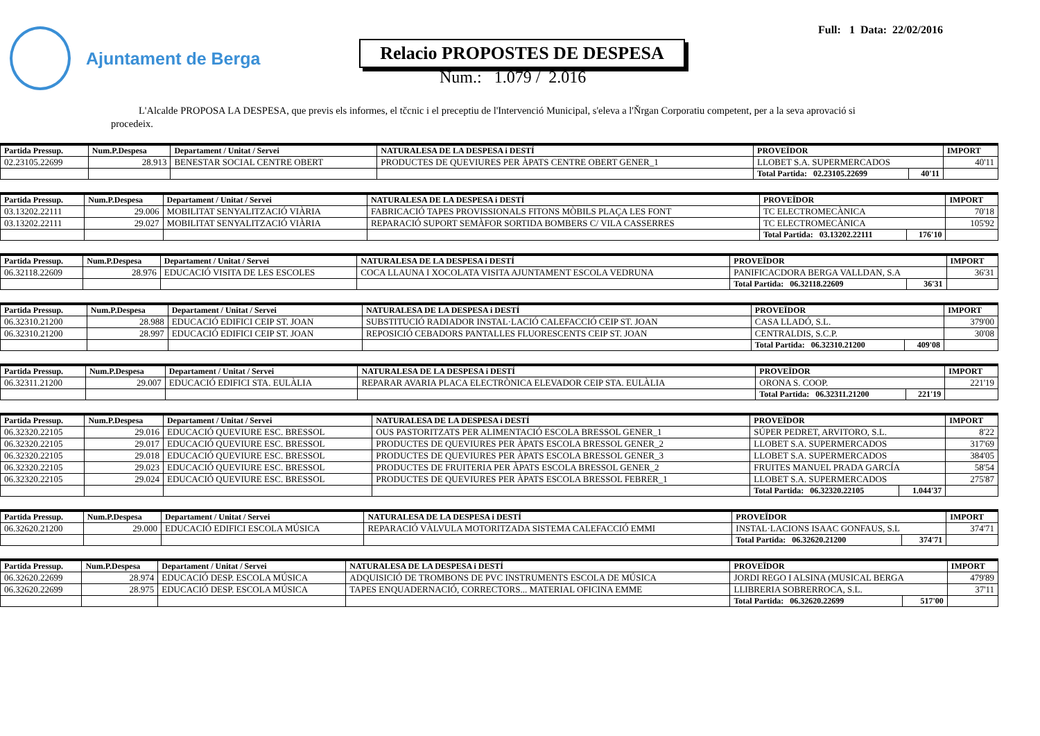Ajuntament de Berga
Full: 1 Data: 22/02/2016
Relacio PROPOSTES DE DESPESA
Num.: 1.079 / 2.016
L'Alcalde PROPOSA LA DESPESA, que previs els informes, el tčcnic i el preceptiu de l'Intervenció Municipal, s'eleva a l'Ňrgan Corporatiu competent, per a la seva aprovació si procedeix.
| Partida Pressup. | Num.P.Despesa | Departament / Unitat / Servei | NATURALESA DE LA DESPESA i DESTÍ | PROVEÏDOR | | IMPORT |
| --- | --- | --- | --- | --- | --- | --- |
| 02.23105.22699 | 28.913 | BENESTAR SOCIAL CENTRE OBERT | PRODUCTES DE QUEVIURES PER ÀPATS CENTRE OBERT GENER_1 | LLOBET S.A. SUPERMERCADOS | | 40'11 |
| | | | | Total Partida: 02.23105.22699 | 40'11 | |
| Partida Pressup. | Num.P.Despesa | Departament / Unitat / Servei | NATURALESA DE LA DESPESA i DESTÍ | PROVEÏDOR | | IMPORT |
| --- | --- | --- | --- | --- | --- | --- |
| 03.13202.22111 | 29.006 | MOBILITAT SENYALITZACIÓ VIÀRIA | FABRICACIÓ TAPES PROVISSIONALS FITONS MÒBILS PLAÇA LES FONT | TC ELECTROMECÀNICA | | 70'18 |
| 03.13202.22111 | 29.027 | MOBILITAT SENYALITZACIÓ VIÀRIA | REPARACIÓ SUPORT SEMÀFOR SORTIDA BOMBERS C/ VILA CASSERRES | TC ELECTROMECÀNICA | | 105'92 |
| | | | | Total Partida: 03.13202.22111 | 176'10 | |
| Partida Pressup. | Num.P.Despesa | Departament / Unitat / Servei | NATURALESA DE LA DESPESA i DESTÍ | PROVEÏDOR | | IMPORT |
| --- | --- | --- | --- | --- | --- | --- |
| 06.32118.22609 | 28.976 | EDUCACIÓ VISITA DE LES ESCOLES | COCA LLAUNA I XOCOLATA VISITA AJUNTAMENT ESCOLA VEDRUNA | PANIFICACDORA BERGA VALLDAN, S.A | | 36'31 |
| | | | | Total Partida: 06.32118.22609 | 36'31 | |
| Partida Pressup. | Num.P.Despesa | Departament / Unitat / Servei | NATURALESA DE LA DESPESA i DESTÍ | PROVEÏDOR | | IMPORT |
| --- | --- | --- | --- | --- | --- | --- |
| 06.32310.21200 | 28.988 | EDUCACIÓ EDIFICI CEIP ST. JOAN | SUBSTITUCIÓ RADIADOR INSTAL·LACIÓ CALEFACCIÓ CEIP ST. JOAN | CASA LLADÓ, S.L. | | 379'00 |
| 06.32310.21200 | 28.997 | EDUCACIÓ EDIFICI CEIP ST. JOAN | REPOSICIÓ CEBADORS PANTALLES FLUORESCENTS CEIP ST. JOAN | CENTRALDIS, S.C.P. | | 30'08 |
| | | | | Total Partida: 06.32310.21200 | 409'08 | |
| Partida Pressup. | Num.P.Despesa | Departament / Unitat / Servei | NATURALESA DE LA DESPESA i DESTÍ | PROVEÏDOR | | IMPORT |
| --- | --- | --- | --- | --- | --- | --- |
| 06.32311.21200 | 29.007 | EDUCACIÓ EDIFICI STA. EULÀLIA | REPARAR AVARIA PLACA ELECTRÒNICA ELEVADOR CEIP STA. EULÀLIA | ORONA S. COOP. | | 221'19 |
| | | | | Total Partida: 06.32311.21200 | 221'19 | |
| Partida Pressup. | Num.P.Despesa | Departament / Unitat / Servei | NATURALESA DE LA DESPESA i DESTÍ | PROVEÏDOR | | IMPORT |
| --- | --- | --- | --- | --- | --- | --- |
| 06.32320.22105 | 29.016 | EDUCACIÓ QUEVIURE ESC. BRESSOL | OUS PASTORITZATS PER ALIMENTACIÓ ESCOLA BRESSOL GENER_1 | SÚPER PEDRET, ARVITORO, S.L. | | 8'22 |
| 06.32320.22105 | 29.017 | EDUCACIÓ QUEVIURE ESC. BRESSOL | PRODUCTES DE QUEVIURES PER ÀPATS ESCOLA BRESSOL GENER_2 | LLOBET S.A. SUPERMERCADOS | | 317'69 |
| 06.32320.22105 | 29.018 | EDUCACIÓ QUEVIURE ESC. BRESSOL | PRODUCTES DE QUEVIURES PER ÀPATS ESCOLA BRESSOL GENER_3 | LLOBET S.A. SUPERMERCADOS | | 384'05 |
| 06.32320.22105 | 29.023 | EDUCACIÓ QUEVIURE ESC. BRESSOL | PRODUCTES DE FRUITERIA PER ÀPATS ESCOLA BRESSOL GENER_2 | FRUITES MANUEL PRADA GARCÍA | | 58'54 |
| 06.32320.22105 | 29.024 | EDUCACIÓ QUEVIURE ESC. BRESSOL | PRODUCTES DE QUEVIURES PER ÀPATS ESCOLA BRESSOL FEBRER_1 | LLOBET S.A. SUPERMERCADOS | | 275'87 |
| | | | | Total Partida: 06.32320.22105 | 1.044'37 | |
| Partida Pressup. | Num.P.Despesa | Departament / Unitat / Servei | NATURALESA DE LA DESPESA i DESTÍ | PROVEÏDOR | | IMPORT |
| --- | --- | --- | --- | --- | --- | --- |
| 06.32620.21200 | 29.000 | EDUCACIÓ EDIFICI ESCOLA MÚSICA | REPARACIÓ VÀLVULA MOTORITZADA SISTEMA CALEFACCIÓ EMMI | INSTAL·LACIONS ISAAC GONFAUS, S.L | | 374'71 |
| | | | | Total Partida: 06.32620.21200 | 374'71 | |
| Partida Pressup. | Num.P.Despesa | Departament / Unitat / Servei | NATURALESA DE LA DESPESA i DESTÍ | PROVEÏDOR | | IMPORT |
| --- | --- | --- | --- | --- | --- | --- |
| 06.32620.22699 | 28.974 | EDUCACIÓ DESP. ESCOLA MÚSICA | ADQUISICIÓ DE TROMBONS DE PVC INSTRUMENTS ESCOLA DE MÚSICA | JORDI REGO I ALSINA (MUSICAL BERGA | | 479'89 |
| 06.32620.22699 | 28.975 | EDUCACIÓ DESP. ESCOLA MÚSICA | TAPES ENQUADERNACIÓ, CORRECTORS... MATERIAL OFICINA EMME | LLIBRERIA SOBRERROCA, S.L. | | 37'11 |
| | | | | Total Partida: 06.32620.22699 | 517'00 | |